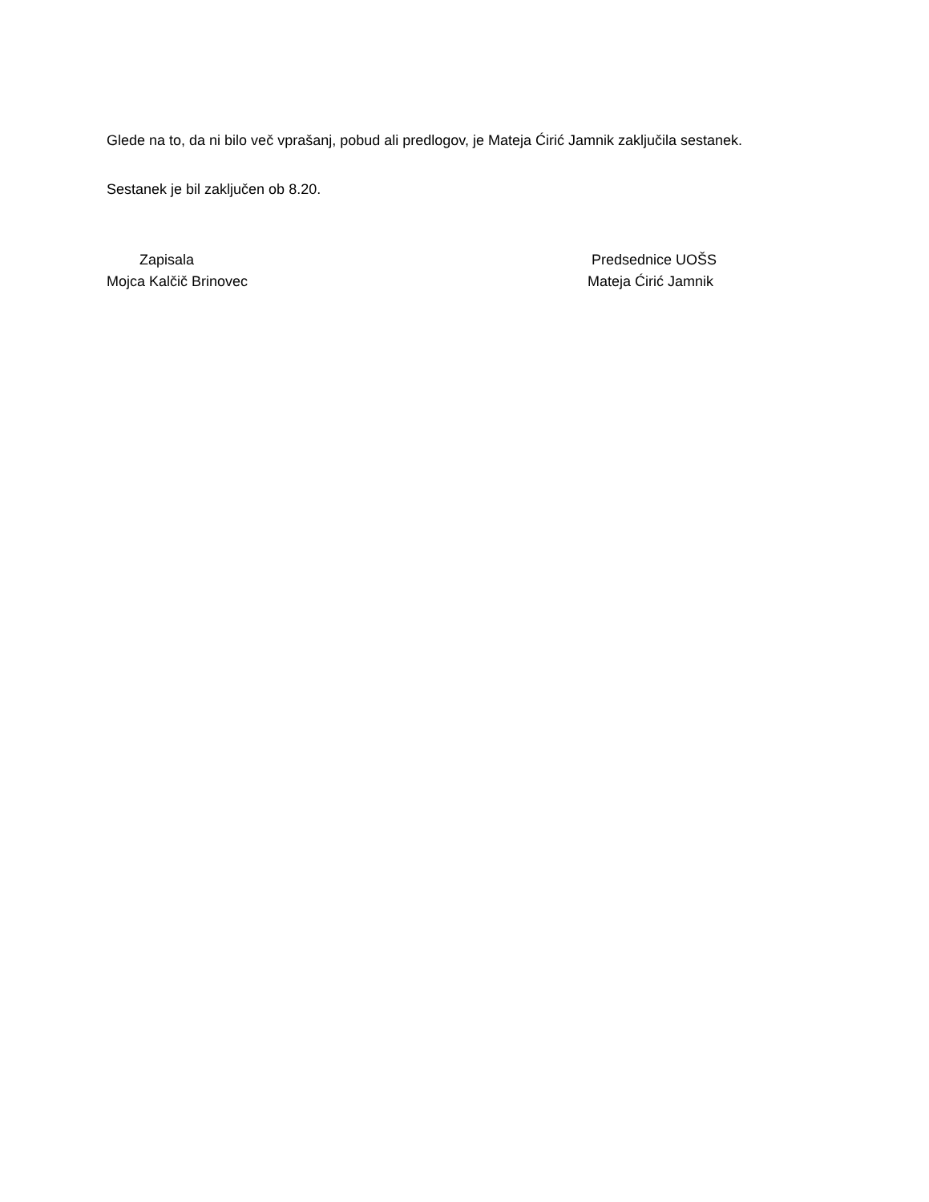Glede na to, da ni bilo več vprašanj, pobud ali predlogov, je Mateja Ćirić Jamnik zaključila sestanek.
Sestanek je bil zaključen ob 8.20.
Zapisala
Mojca Kalčič Brinovec
Predsednice UOŠS
Mateja Ćirić Jamnik